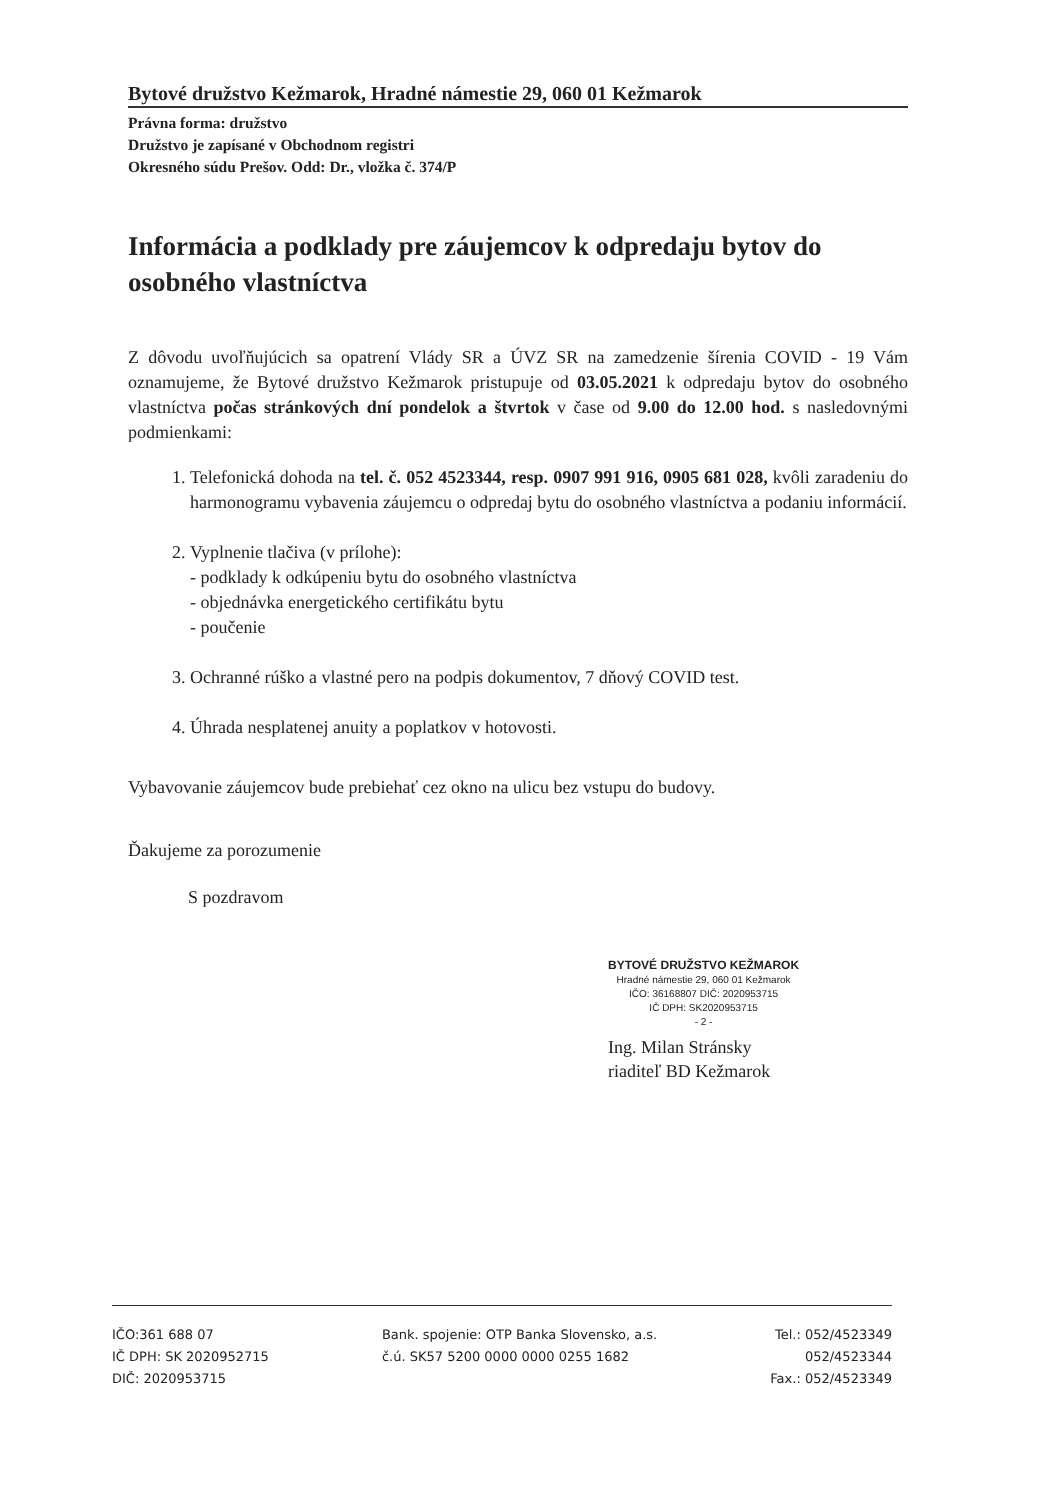Bytové družstvo Kežmarok, Hradné námestie 29, 060 01 Kežmarok
Právna forma: družstvo
Družstvo je zapísané v Obchodnom registri
Okresného súdu Prešov. Odd: Dr., vložka č. 374/P
Informácia a podklady pre záujemcov k odpredaju bytov do osobného vlastníctva
Z dôvodu uvoľňujúcich sa opatrení Vlády SR a ÚVZ SR na zamedzenie šírenia COVID - 19 Vám oznamujeme, že Bytové družstvo Kežmarok pristupuje od 03.05.2021 k odpredaju bytov do osobného vlastníctva počas stránkových dní pondelok a štvrtok v čase od 9.00 do 12.00 hod. s nasledovnými podmienkami:
1. Telefonická dohoda na tel. č. 052 4523344, resp. 0907 991 916, 0905 681 028, kvôli zaradeniu do harmonogramu vybavenia záujemcu o odpredaj bytu do osobného vlastníctva a podaniu informácií.
2. Vyplnenie tlačiva (v prílohe):
- podklady k odkúpeniu bytu do osobného vlastníctva
- objednávka energetického certifikátu bytu
- poučenie
3. Ochranné rúško a vlastné pero na podpis dokumentov, 7 dňový COVID test.
4. Úhrada nesplatenej anuity a poplatkov v hotovosti.
Vybavovanie záujemcov bude prebiehať cez okno na ulicu bez vstupu do budovy.
Ďakujeme za porozumenie
S pozdravom
BYTOVÉ DRUŽSTVO KEŽMAROK
Hradné námestie 29, 060 01 Kežmarok
IČO: 36168807 DIČ: 2020953715
IČ DPH: SK2020953715
- 2 -
Ing. Milan Stránsky
riaditeľ BD Kežmarok
IČO:361 688 07
IČ DPH: SK 2020952715
DIČ: 2020953715
Bank. spojenie: OTP Banka Slovensko, a.s.
č.ú. SK57 5200 0000 0000 0255 1682
Tel.: 052/4523349
052/4523344
Fax.: 052/4523349